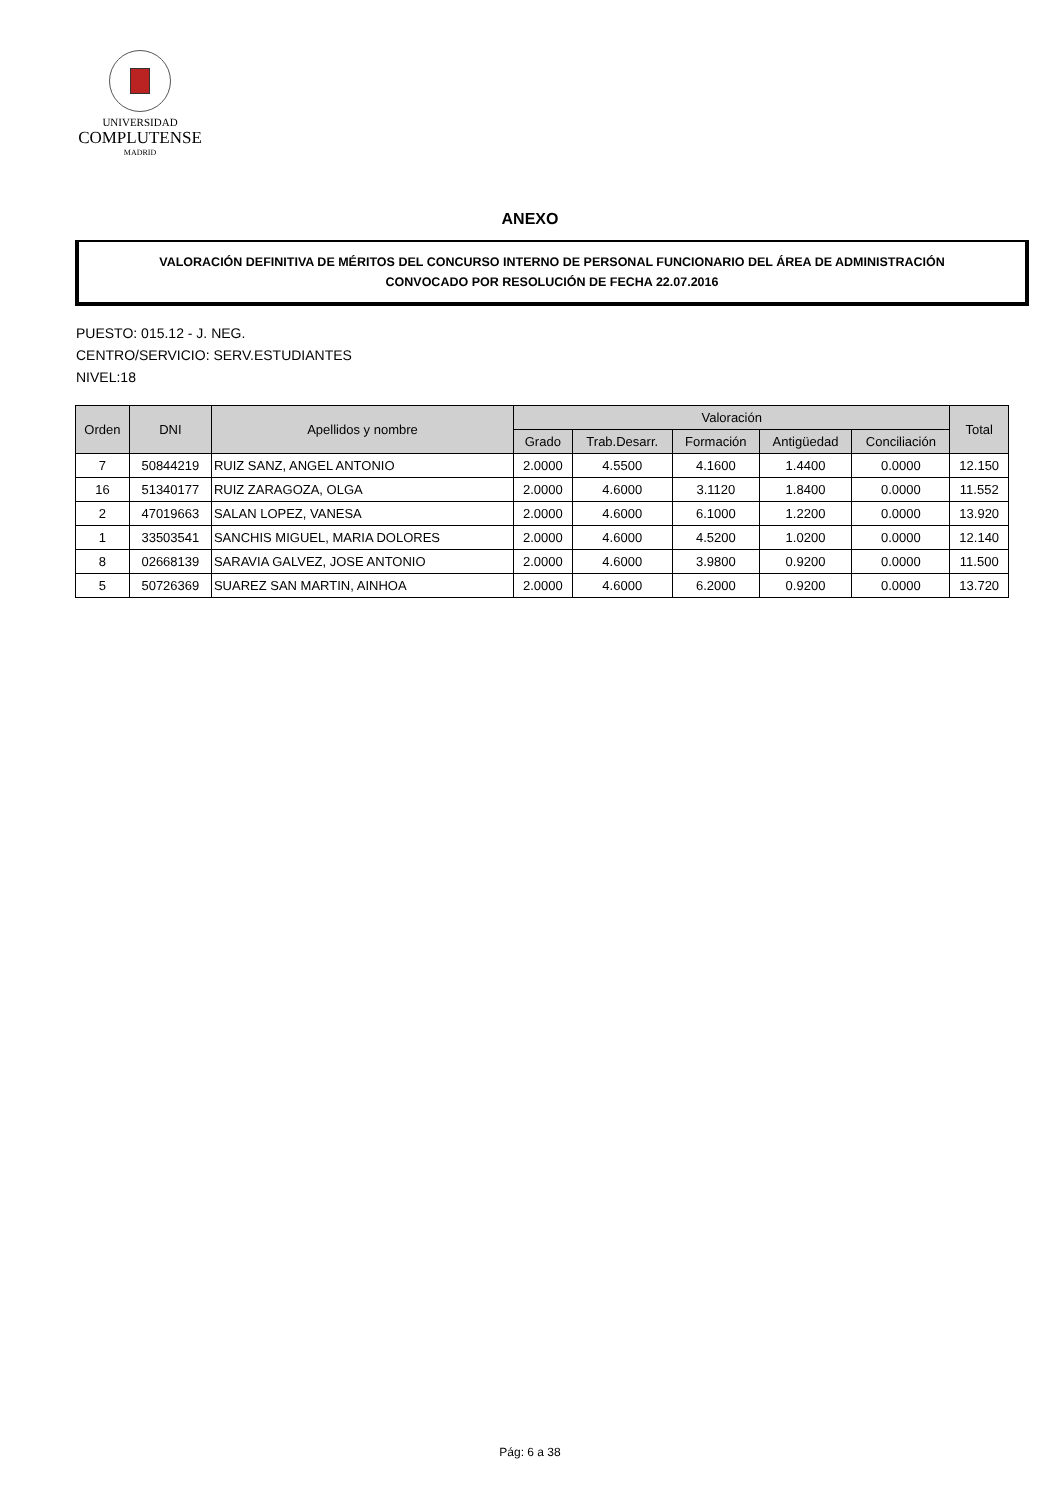UNIVERSIDAD
COMPLUTENSE
MADRID
ANEXO
VALORACIÓN DEFINITIVA DE MÉRITOS DEL CONCURSO INTERNO DE PERSONAL FUNCIONARIO DEL ÁREA DE ADMINISTRACIÓN
CONVOCADO POR RESOLUCIÓN DE FECHA 22.07.2016
PUESTO: 015.12 - J. NEG.
CENTRO/SERVICIO: SERV.ESTUDIANTES
NIVEL:18
| Orden | DNI | Apellidos y nombre | Valoración | | | | | Total |
| --- | --- | --- | --- | --- | --- | --- | --- | --- |
| | | | Grado | Trab.Desarr. | Formación | Antigüedad | Conciliación | |
| 7 | 50844219 | RUIZ SANZ, ANGEL ANTONIO | 2.0000 | 4.5500 | 4.1600 | 1.4400 | 0.0000 | 12.150 |
| 16 | 51340177 | RUIZ ZARAGOZA, OLGA | 2.0000 | 4.6000 | 3.1120 | 1.8400 | 0.0000 | 11.552 |
| 2 | 47019663 | SALAN LOPEZ, VANESA | 2.0000 | 4.6000 | 6.1000 | 1.2200 | 0.0000 | 13.920 |
| 1 | 33503541 | SANCHIS MIGUEL, MARIA DOLORES | 2.0000 | 4.6000 | 4.5200 | 1.0200 | 0.0000 | 12.140 |
| 8 | 02668139 | SARAVIA GALVEZ, JOSE ANTONIO | 2.0000 | 4.6000 | 3.9800 | 0.9200 | 0.0000 | 11.500 |
| 5 | 50726369 | SUAREZ SAN MARTIN, AINHOA | 2.0000 | 4.6000 | 6.2000 | 0.9200 | 0.0000 | 13.720 |
Pág: 6 a 38